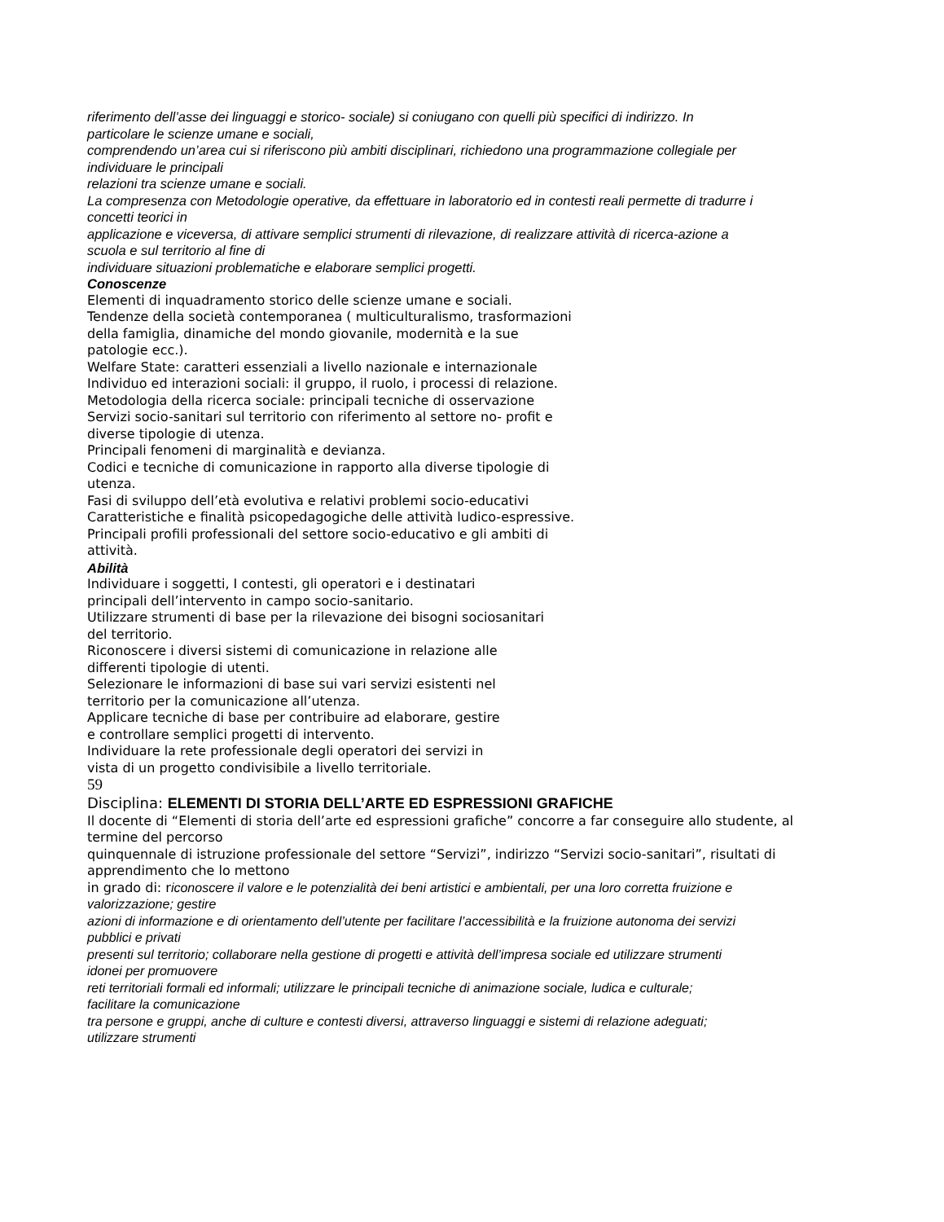riferimento dell’asse dei linguaggi e storico- sociale) si coniugano con quelli più specifici di indirizzo. In
particolare le scienze umane e sociali,
comprendendo un’area cui si riferiscono più ambiti disciplinari, richiedono una programmazione collegiale per
individuare le principali
relazioni tra scienze umane e sociali.
La compresenza con Metodologie operative, da effettuare in laboratorio ed in contesti reali permette di tradurre i
concetti teorici in
applicazione e viceversa, di attivare semplici strumenti di rilevazione, di realizzare attività di ricerca-azione a
scuola e sul territorio al fine di
individuare situazioni problematiche e elaborare semplici progetti.
Conoscenze
Elementi di inquadramento storico delle scienze umane e sociali.
Tendenze della società contemporanea ( multiculturalismo, trasformazioni
della famiglia, dinamiche del mondo giovanile, modernità e la sue
patologie ecc.).
Welfare State: caratteri essenziali a livello nazionale e internazionale
Individuo ed interazioni sociali: il gruppo, il ruolo, i processi di relazione.
Metodologia della ricerca sociale: principali tecniche di osservazione
Servizi socio-sanitari sul territorio con riferimento al settore no- profit e
diverse tipologie di utenza.
Principali fenomeni di marginalità e devianza.
Codici e tecniche di comunicazione in rapporto alla diverse tipologie di
utenza.
Fasi di sviluppo dell’età evolutiva e relativi problemi socio-educativi
Caratteristiche e finalità psicopedagogiche delle attività ludico-espressive.
Principali profili professionali del settore socio-educativo e gli ambiti di
attività.
Abilità
Individuare i soggetti, I contesti, gli operatori e i destinatari
principali dell’intervento in campo socio-sanitario.
Utilizzare strumenti di base per la rilevazione dei bisogni sociosanitari
del territorio.
Riconoscere i diversi sistemi di comunicazione in relazione alle
differenti tipologie di utenti.
Selezionare le informazioni di base sui vari servizi esistenti nel
territorio per la comunicazione all’utenza.
Applicare tecniche di base per contribuire ad elaborare, gestire
e controllare semplici progetti di intervento.
Individuare la rete professionale degli operatori dei servizi in
vista di un progetto condivisibile a livello territoriale.
59
Disciplina: ELEMENTI DI STORIA DELL’ARTE ED ESPRESSIONI GRAFICHE
Il docente di “Elementi di storia dell’arte ed espressioni grafiche” concorre a far conseguire allo studente, al
termine del percorso
quinquennale di istruzione professionale del settore “Servizi”, indirizzo “Servizi socio-sanitari”, risultati di
apprendimento che lo mettono
in grado di: riconoscere il valore e le potenzialità dei beni artistici e ambientali, per una loro corretta fruizione e
valorizzazione; gestire
azioni di informazione e di orientamento dell’utente per facilitare l’accessibilità e la fruizione autonoma dei servizi
pubblici e privati
presenti sul territorio; collaborare nella gestione di progetti e attività dell’impresa sociale ed utilizzare strumenti
idonei per promuovere
reti territoriali formali ed informali; utilizzare le principali tecniche di animazione sociale, ludica e culturale;
facilitare la comunicazione
tra persone e gruppi, anche di culture e contesti diversi, attraverso linguaggi e sistemi di relazione adeguati;
utilizzare strumenti